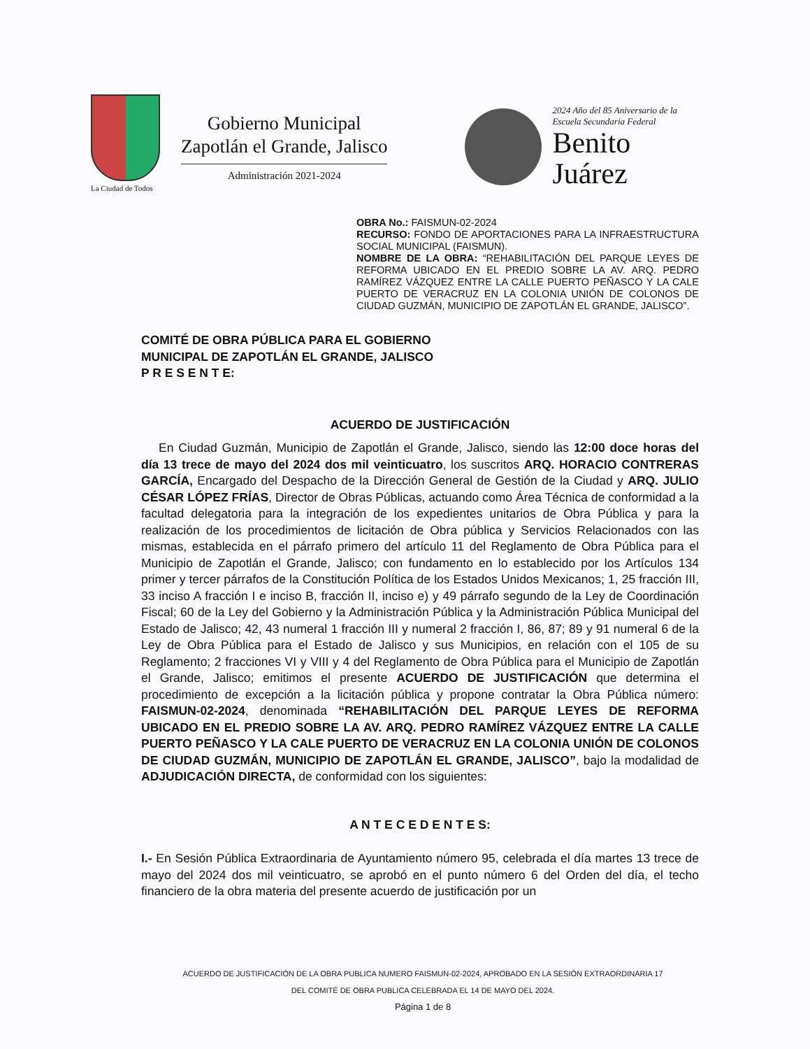La Ciudad de Todos
Gobierno Municipal
Zapotlán el Grande, Jalisco
Administración 2021-2024
2024 Año del 85 Aniversario de la
Escuela Secundaria Federal
Benito
Juárez
OBRA No.: FAISMUN-02-2024
RECURSO: FONDO DE APORTACIONES PARA LA INFRAESTRUCTURA SOCIAL MUNICIPAL (FAISMUN).
NOMBRE DE LA OBRA: “REHABILITACIÓN DEL PARQUE LEYES DE REFORMA UBICADO EN EL PREDIO SOBRE LA AV. ARQ. PEDRO RAMÍREZ VÁZQUEZ ENTRE LA CALLE PUERTO PEÑASCO Y LA CALE PUERTO DE VERACRUZ EN LA COLONIA UNIÓN DE COLONOS DE CIUDAD GUZMÁN, MUNICIPIO DE ZAPOTLÁN EL GRANDE, JALISCO”.
COMITÉ DE OBRA PÚBLICA PARA EL GOBIERNO
MUNICIPAL DE ZAPOTLÁN EL GRANDE, JALISCO
P R E S E N T E:
ACUERDO DE JUSTIFICACIÓN
En Ciudad Guzmán, Municipio de Zapotlán el Grande, Jalisco, siendo las 12:00 doce horas del día 13 trece de mayo del 2024 dos mil veinticuatro, los suscritos ARQ. HORACIO CONTRERAS GARCÍA, Encargado del Despacho de la Dirección General de Gestión de la Ciudad y ARQ. JULIO CÉSAR LÓPEZ FRÍAS, Director de Obras Públicas, actuando como Área Técnica de conformidad a la facultad delegatoria para la integración de los expedientes unitarios de Obra Pública y para la realización de los procedimientos de licitación de Obra pública y Servicios Relacionados con las mismas, establecida en el párrafo primero del artículo 11 del Reglamento de Obra Pública para el Municipio de Zapotlán el Grande, Jalisco; con fundamento en lo establecido por los Artículos 134 primer y tercer párrafos de la Constitución Política de los Estados Unidos Mexicanos; 1, 25 fracción III, 33 inciso A fracción I e inciso B, fracción II, inciso e) y 49 párrafo segundo de la Ley de Coordinación Fiscal; 60 de la Ley del Gobierno y la Administración Pública y la Administración Pública Municipal del Estado de Jalisco; 42, 43 numeral 1 fracción III y numeral 2 fracción I, 86, 87; 89 y 91 numeral 6 de la Ley de Obra Pública para el Estado de Jalisco y sus Municipios, en relación con el 105 de su Reglamento; 2 fracciones VI y VIII y 4 del Reglamento de Obra Pública para el Municipio de Zapotlán el Grande, Jalisco; emitimos el presente ACUERDO DE JUSTIFICACIÓN que determina el procedimiento de excepción a la licitación pública y propone contratar la Obra Pública número: FAISMUN-02-2024, denominada “REHABILITACIÓN DEL PARQUE LEYES DE REFORMA UBICADO EN EL PREDIO SOBRE LA AV. ARQ. PEDRO RAMÍREZ VÁZQUEZ ENTRE LA CALLE PUERTO PEÑASCO Y LA CALE PUERTO DE VERACRUZ EN LA COLONIA UNIÓN DE COLONOS DE CIUDAD GUZMÁN, MUNICIPIO DE ZAPOTLÁN EL GRANDE, JALISCO”, bajo la modalidad de ADJUDICACIÓN DIRECTA, de conformidad con los siguientes:
A N T E C E D E N T E S:
I.- En Sesión Pública Extraordinaria de Ayuntamiento número 95, celebrada el día martes 13 trece de mayo del 2024 dos mil veinticuatro, se aprobó en el punto número 6 del Orden del día, el techo financiero de la obra materia del presente acuerdo de justificación por un
ACUERDO DE JUSTIFICACIÓN DE LA OBRA PUBLICA NUMERO FAISMUN-02-2024, APROBADO EN LA SESIÓN EXTRAORDINARIA 17
DEL COMITÉ DE OBRA PUBLICA CELEBRADA EL 14 DE MAYO DEL 2024.
Página 1 de 8